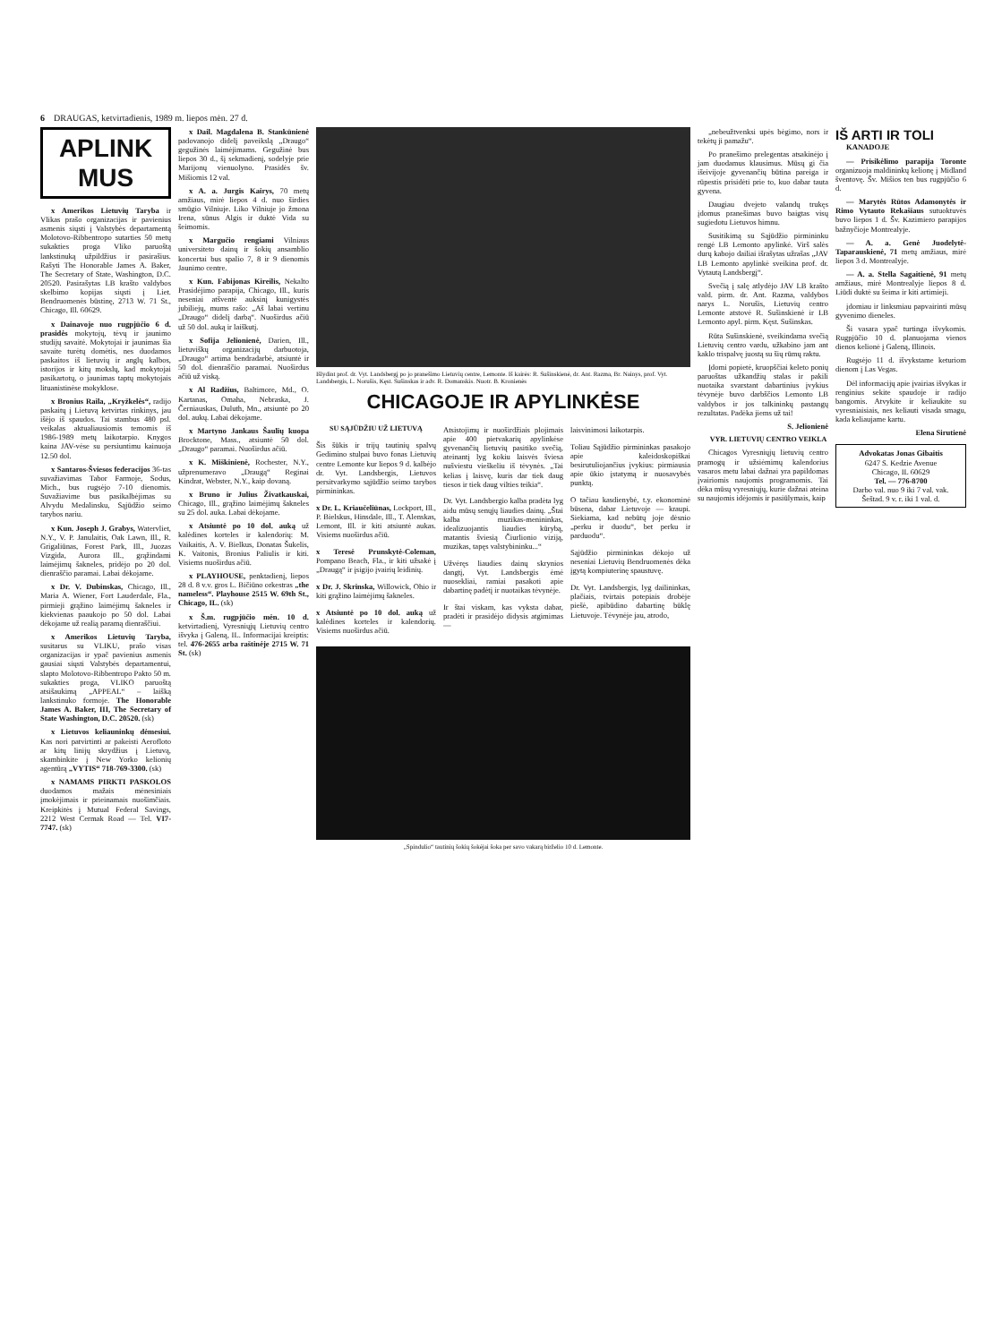6 DRAUGAS, ketvirtadienis, 1989 m. liepos mėn. 27 d.
APLINK MUS
x Amerikos Lietuvių Taryba ir Vlikas prašo organizacijas ir pavienius asmenis siųsti į Valstybės departamentą Molotovo-Ribbentropo sutarties 50 metų sukakties proga Vliko paruoštą lankstinuką užpildžius ir pasirašius. Rašyti The Honorable James A. Baker, The Secretary of State, Washington, D.C. 20520. Pasirašytas LB krašto valdybos skelbimo kopijas siųsti į Liet. Bendruomenės būstinę, 2713 W. 71 St., Chicago, Ill. 60629.
x Dainavoje nuo rugpjūčio 6 d. prasidės mokytojų, tėvų ir jaunimo studijų savaitė. Mokytojai ir jaunimas šia savaite turėtų domėtis, nes duodamos paskaitos iš lietuvių ir anglų kalbos, istorijos ir kitų mokslų, kad mokytojai pasikartotų, o jaunimas taptų mokytojais lituanistinėse mokyklose.
x Bronius Raila, „Kryžkelės“, radijo paskaitų į Lietuvą ketvirtas rinkinys, jau išėjo iš spaudos. Tai stambus 480 psl. veikalas aktualiausiomis temomis iš 1986-1989 metų laikotarpio. Knygos kaina JAV-vėse su persiuntimu kainuoja 12.50 dol.
x Santaros-Šviesos federacijos 36-tas suvažiavimas Tabor Farmoje, Sodus, Mich., bus rugsėjo 7-10 dienomis. Suvažiavime bus pasikalbėjimas su Alvydu Medalinsku, Sąjūdžio seimo tarybos nariu.
x Kun. Joseph J. Grabys, Watervliet, N.Y., V. P. Janulaitis, Oak Lawn, Ill., R. Grigaliūnas, Forest Park, Ill., Juozas Vizgida, Aurora Ill., grąžindami laimėjimų šakneles, pridėjo po 20 dol. dienraščio paramai. Labai dėkojame.
x Dr. V. Dubinskas, Chicago, Ill., Maria A. Wiener, Fort Lauderdale, Fla., pirmieji grąžino laimėjimų šakneles ir kiekvienas paaukojo po 50 dol. Labai dėkojame už realią paramą dienraščiui.
x Amerikos Lietuvių Taryba, susitarus su VLIKU, prašo visas organizacijas ir ypač pavienius asmenis gausiai siųsti Valstybės departamentui, slapto Molotovo-Ribbentropo Pakto 50 m. sukakties proga, VLIKO paruoštą atsišaukimą „APPEAL“ – laišką lankstinuko formoje. The Honorable James A. Baker, III, The Secretary of State Washington, D.C. 20520. (sk)
x Lietuvos keliauninkų dėmesiui. Kas nori patvirtinti ar pakeisti Aerofloto ar kitų linijų skrydžius į Lietuvą, skambinkite į New Yorko kelionių agentūrą „VYTIS“ 718-769-3300. (sk)
x NAMAMS PIRKTI PASKOLOS duodamos mažais mėnesiniais įmokėjimais ir prieinamais nuošimčiais. Kreipkitės į Mutual Federal Savings, 2212 West Cermak Road — Tel. VI7-7747. (sk)
x Dail. Magdalena B. Stankūnienė padovanojo didelį paveikslą „Draugo“ gegužinės laimėjimams. Gegužinė bus liepos 30 d., šį sekmadienį, sodelyje prie Marijonų vienuolyno. Prasidės šv. Mišiomis 12 val.
x A. a. Jurgis Kairys, 70 metų amžiaus, mirė liepos 4 d. nuo širdies smūgio Vilniuje. Liko Vilniuje jo žmona Irena, sūnus Algis ir duktė Vida su šeimomis.
x Margučio rengiami Vilniaus universiteto dainų ir šokių ansamblio koncertai bus spalio 7, 8 ir 9 dienomis Jaunimo centre.
x Kun. Fabijonas Kireilis, Nekalto Prasidėjimo parapija, Chicago, Ill., kuris neseniai atšventė auksinį kunigystės jubiliejų, mums rašo: „Aš labai vertinu „Draugo“ didelį darbą“. Nuoširdus ačiū už 50 dol. auką ir laiškutį.
x Sofija Jelionienė, Darien, Ill., lietuviškų organizacijų darbuotoja, „Draugo“ artima bendradarbė, atsiuntė ir 50 dol. dienraščio paramai. Nuoširdus ačiū už viską.
x Al Radžius, Baltimore, Md., O. Kartanas, Omaha, Nebraska, J. Černiauskas, Duluth, Mn., atsiuntė po 20 dol. aukų. Labai dėkojame.
x Martyno Jankaus Šaulių kuopa Brocktone, Mass., atsiuntė 50 dol. „Draugo“ paramai. Nuoširdus ačiū.
x K. Miškinienė, Rochester, N.Y., užprenumeravo „Draugą“ Reginai Kindrat, Webster, N.Y., kaip dovaną.
x Bruno ir Julius Živatkauskai, Chicago, Ill., grąžino laimėjimų šakneles su 25 dol. auka. Labai dėkojame.
x Atsiuntė po 10 dol. auką už kalėdines korteles ir kalendorių: M. Vaikaitis, A. V. Bielkus, Donatas Šukelis, K. Vaitonis, Bronius Paliulis ir kiti. Visiems nuoširdus ačiū.
x PLAYHOUSE, penktadienį, liepos 28 d. 8 v.v. gros L. Bičiūno orkestras „the nameless“. Playhouse 2515 W. 69th St., Chicago, IL. (sk)
x Š.m. rugpjūčio mėn. 10 d. ketvirtadienį, Vyresniųjų Lietuvių centro išvyka į Galeną, IL. Informacijai kreiptis: tel. 476-2655 arba raštinėje 2715 W. 71 St. (sk)
Išlydint prof. dr. Vyt. Landsbergį po jo pranešimo Lietuvių centre, Lemonte. Iš kairės: R. Sušinskienė, dr. Ant. Razma, Br. Nainys, prof. Vyt. Landsbergis, L. Norušis, Kęst. Sušinskas ir adv. R. Domanskis. Nuotr. B. Kronienės
CHICAGOJE IR APYLINKĖSE
SU SĄJŪDŽIU UŽ LIETUVĄ
Šis šūkis ir trijų tautinių spalvų Gedimino stulpai buvo fonas Lietuvių centre Lemonte kur liepos 9 d. kalbėjo dr. Vyt. Landsbergis, Lietuvos persitvarkymo sąjūdžio seimo tarybos pirmininkas.
x Dr. L. Kriaučeliūnas, Lockport, Ill., P. Bielskus, Hinsdale, Ill., T. Alenskas, Lemont, Ill. ir kiti atsiuntė aukas. Visiems nuoširdus ačiū.
x Teresė Prunskytė-Coleman, Pompano Beach, Fla., ir kiti užsakė į „Draugą“ ir įsigijo įvairių leidinių.
x Dr. J. Skrinska, Willowick, Ohio ir kiti grąžino laimėjimų šakneles.
x Atsiuntė po 10 dol. auką už kalėdines korteles ir kalendorių. Visiems nuoširdus ačiū.
Atsistojimų ir nuoširdžiais plojimais apie 400 pietvakarių apylinkėse gyvenančių lietuvių pasitiko svečią, ateinantį lyg kokiu laisvės šviesa nušviestu vieškeliu iš tėvynės. „Tai kelias į laisvę, kuris dar tiek daug tiesos ir tiek daug vilties teikia“.
Dr. Vyt. Landsbergio kalba pradėta lyg aidu mūsų senųjų liaudies dainų. „Štai kalba muzikas-menininkas, idealizuojantis liaudies kūrybą, matantis šviesią Čiurlionio viziją, muzikas, tapęs valstybininku...“
Užvėręs liaudies dainų skrynios dangtį, Vyt. Landsbergis ėmė nuosekliai, ramiai pasakoti apie dabartinę padėtį ir nuotaikas tėvynėje.
Ir štai viskam, kas vyksta dabar, pradėti ir prasidėjo didysis atgimimas —
laisvinimosi laikotarpis.
Toliau Sąjūdžio pirmininkas pasakojo apie kaleidoskopiškai besirutuliojančius įvykius: pirmiausia apie ūkio įstatymą ir nuosavybės punktą.
O tačiau kasdienybė, t.y. ekonominė būsena, dabar Lietuvoje — kraupi. Siekiama, kad nebūtų joje dėsnio „perku ir duodu“, bet perku ir parduodu“.
Sąjūdžio pirmininkas dėkojo už neseniai Lietuvių Bendruomenės dėka įgytą kompiuterinę spaustuvę.
Dr. Vyt. Landsbergis, lyg dailininkas, plačiais, tvirtais potepiais drobėje piešė, apibūdino dabartinę būklę Lietuvoje. Tėvynėje jau, atrodo,
„Spindulio“ tautinių šokių šokėjai šoka per savo vakarą birželio 10 d. Lemonte.
„nebeužtvenksi upės bėgimo, nors ir tekėtų ji pamažu“.
Po pranešimo prelegentas atsakinėjo į jam duodamus klausimus. Mūsų gi čia išeivijoje gyvenančių būtina pareiga ir rūpestis prisidėti prie to, kuo dabar tauta gyvena.
Daugiau dvejeto valandų trukęs įdomus pranešimas buvo baigtas visų sugiedotu Lietuvos himnu.
Susitikimą su Sąjūdžio pirmininku rengė LB Lemonto apylinkė. Virš salės durų kabojo dailiai išrašytas užrašas „JAV LB Lemonto apylinkė sveikina prof. dr. Vytautą Landsbergį“.
Svečią į salę atlydėjo JAV LB krašto vald. pirm. dr. Ant. Razma, valdybos narys L. Norušis, Lietuvių centro Lemonte atstovė R. Sušinskienė ir LB Lemonto apyl. pirm. Kęst. Sušinskas.
Rūta Sušinskienė, sveikindama svečią Lietuvių centro vardu, užkabino jam ant kaklo trispalvę juostą su šių rūmų raktu.
Įdomi popietė, kruopščiai keleto ponių paruoštas užkandžių stalas ir pakili nuotaika svarstant dabartinius įvykius tėvynėje buvo darbščios Lemonto LB valdybos ir jos talkininkų pastangų rezultatas. Padėka jiems už tai!
S. Jelionienė
VYR. LIETUVIŲ CENTRO VEIKLA
Chicagos Vyresniųjų lietuvių centro pramogų ir užsiėmimų kalendorius vasaros metu labai dažnai yra papildomas įvairiomis naujomis programomis. Tai dėka mūsų vyresniųjų, kurie dažnai ateina su naujomis idėjomis ir pasiūlymais, kaip
IŠ ARTI IR TOLI
KANADOJE
— Prisikėlimo parapija Toronte organizuoja maldininkų kelionę į Midland šventovę. Šv. Mišios ten bus rugpjūčio 6 d.
— Marytės Rūtos Adamonytės ir Rimo Vytauto Rekašiaus sutuoktuvės buvo liepos 1 d. Šv. Kazimiero parapijos bažnyčioje Montrealyje.
— A. a. Genė Juodelytė-Taparauskienė, 71 metų amžiaus, mirė liepos 3 d. Montrealyje.
— A. a. Stella Sagaitienė, 91 metų amžiaus, mirė Montrealyje liepos 8 d. Liūdi duktė su šeima ir kiti artimieji.
įdomiau ir linksmiau papvairinti mūsų gyvenimo dieneles.
Ši vasara ypač turtinga išvykomis. Rugpjūčio 10 d. planuojama vienos dienos kelionė į Galeną, Illinois.
Rugsėjo 11 d. išvykstame keturiom dienom į Las Vegas.
Dėl informacijų apie įvairias išvykas ir renginius sekite spaudoje ir radijo bangomis. Atvykite ir keliaukite su vyresniaisiais, nes keliauti visada smagu, kada keliaujame kartu.
Elena Sirutienė
Advokatas Jonas Gibaitis
6247 S. Kedzie Avenue
Chicago, IL 60629
Tel. — 776-8700
Darbo val. nuo 9 iki 7 val. vak.
Šeštad. 9 v. r. iki 1 val. d.